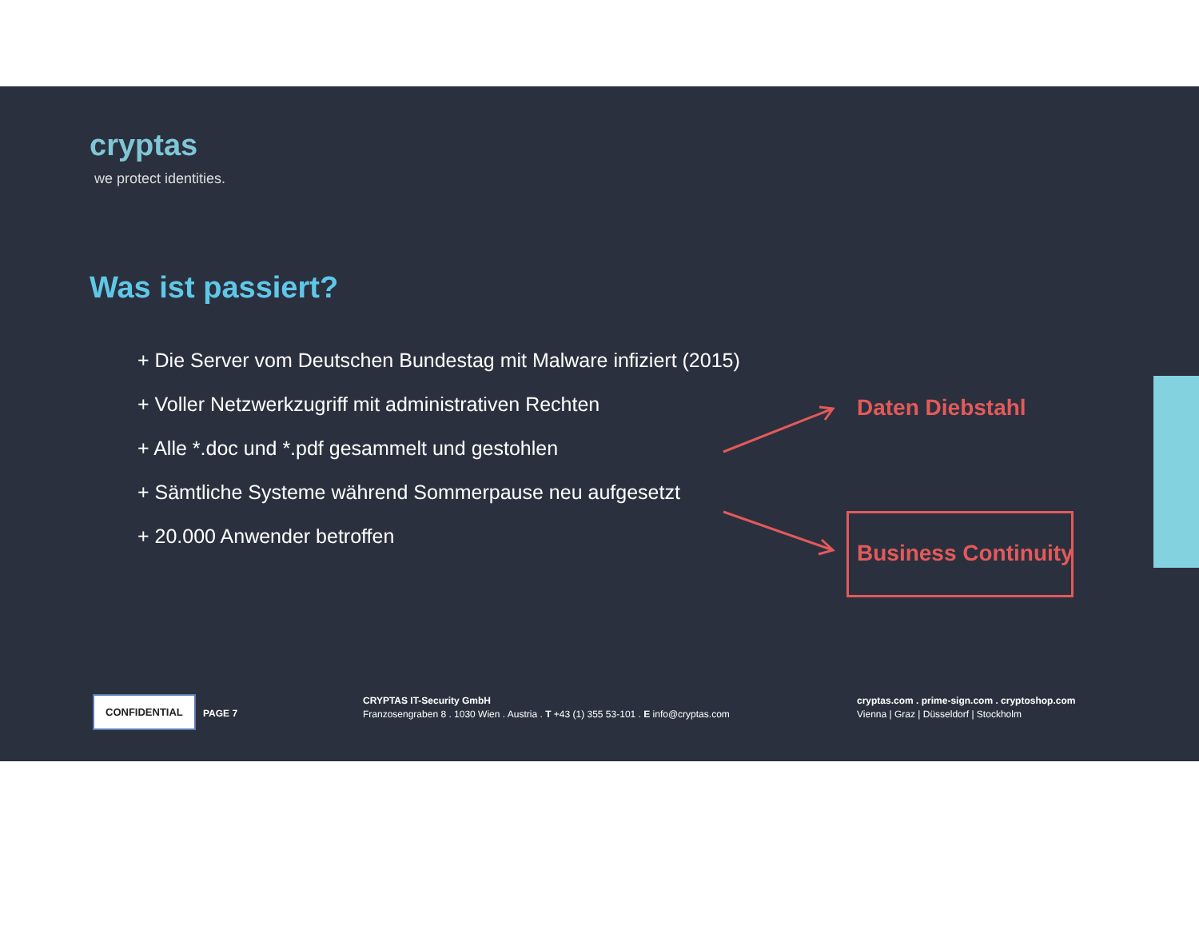cryptas
we protect identities.
Was ist passiert?
+ Die Server vom Deutschen Bundestag mit Malware infiziert (2015)
+ Voller Netzwerkzugriff mit administrativen Rechten
+ Alle *.doc und *.pdf gesammelt und gestohlen
+ Sämtliche Systeme während Sommerpause neu aufgesetzt
+ 20.000 Anwender betroffen
Daten Diebstahl
Business Continuity
CONFIDENTIAL
PAGE 7
CRYPTAS IT-Security GmbH
Franzosengraben 8 . 1030 Wien . Austria . T +43 (1) 355 53-101 . E info@cryptas.com
cryptas.com . prime-sign.com . cryptoshop.com
Vienna | Graz | Düsseldorf | Stockholm